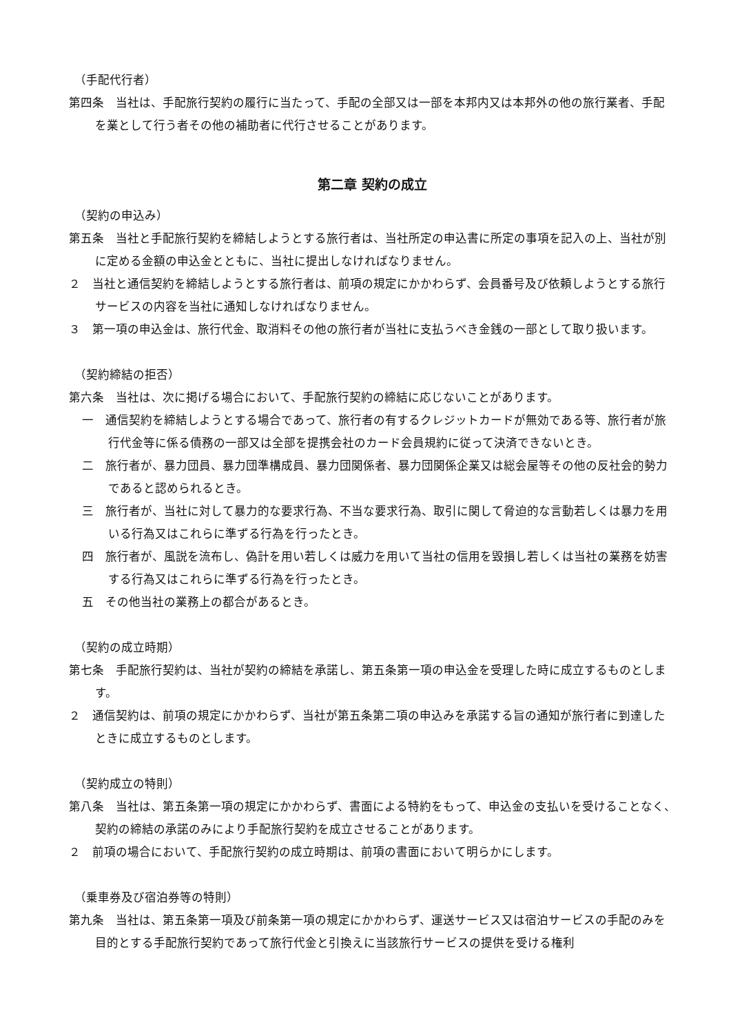（手配代行者）
第四条　当社は、手配旅行契約の履行に当たって、手配の全部又は一部を本邦内又は本邦外の他の旅行業者、手配を業として行う者その他の補助者に代行させることがあります。
第二章 契約の成立
（契約の申込み）
第五条　当社と手配旅行契約を締結しようとする旅行者は、当社所定の申込書に所定の事項を記入の上、当社が別に定める金額の申込金とともに、当社に提出しなければなりません。
２　当社と通信契約を締結しようとする旅行者は、前項の規定にかかわらず、会員番号及び依頼しようとする旅行サービスの内容を当社に通知しなければなりません。
３　第一項の申込金は、旅行代金、取消料その他の旅行者が当社に支払うべき金銭の一部として取り扱います。
（契約締結の拒否）
第六条　当社は、次に掲げる場合において、手配旅行契約の締結に応じないことがあります。
一　通信契約を締結しようとする場合であって、旅行者の有するクレジットカードが無効である等、旅行者が旅行代金等に係る債務の一部又は全部を提携会社のカード会員規約に従って決済できないとき。
二　旅行者が、暴力団員、暴力団準構成員、暴力団関係者、暴力団関係企業又は総会屋等その他の反社会的勢力であると認められるとき。
三　旅行者が、当社に対して暴力的な要求行為、不当な要求行為、取引に関して脅迫的な言動若しくは暴力を用いる行為又はこれらに準ずる行為を行ったとき。
四　旅行者が、風説を流布し、偽計を用い若しくは威力を用いて当社の信用を毀損し若しくは当社の業務を妨害する行為又はこれらに準ずる行為を行ったとき。
五　その他当社の業務上の都合があるとき。
（契約の成立時期）
第七条　手配旅行契約は、当社が契約の締結を承諾し、第五条第一項の申込金を受理した時に成立するものとします。
２　通信契約は、前項の規定にかかわらず、当社が第五条第二項の申込みを承諾する旨の通知が旅行者に到達したときに成立するものとします。
（契約成立の特則）
第八条　当社は、第五条第一項の規定にかかわらず、書面による特約をもって、申込金の支払いを受けることなく、契約の締結の承諾のみにより手配旅行契約を成立させることがあります。
２　前項の場合において、手配旅行契約の成立時期は、前項の書面において明らかにします。
（乗車券及び宿泊券等の特則）
第九条　当社は、第五条第一項及び前条第一項の規定にかかわらず、運送サービス又は宿泊サービスの手配のみを目的とする手配旅行契約であって旅行代金と引換えに当該旅行サービスの提供を受ける権利